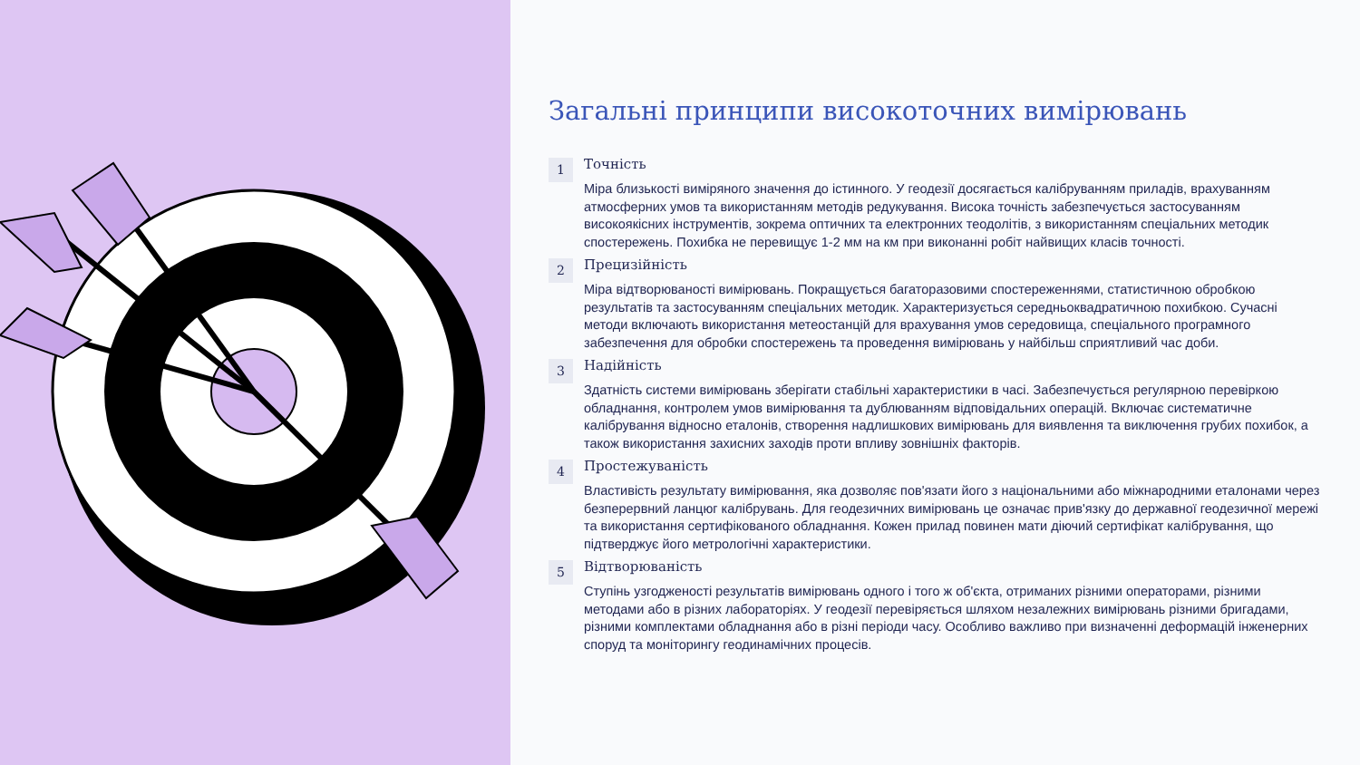Загальні принципи високоточних вимірювань
1
Точність
Міра близькості виміряного значення до істинного. У геодезії досягається калібруванням приладів, врахуванням атмосферних умов та використанням методів редукування. Висока точність забезпечується застосуванням високоякісних інструментів, зокрема оптичних та електронних теодолітів, з використанням спеціальних методик спостережень. Похибка не перевищує 1-2 мм на км при виконанні робіт найвищих класів точності.
2
Прецизійність
Міра відтворюваності вимірювань. Покращується багаторазовими спостереженнями, статистичною обробкою результатів та застосуванням спеціальних методик. Характеризується середньоквадратичною похибкою. Сучасні методи включають використання метеостанцій для врахування умов середовища, спеціального програмного забезпечення для обробки спостережень та проведення вимірювань у найбільш сприятливий час доби.
3
Надійність
Здатність системи вимірювань зберігати стабільні характеристики в часі. Забезпечується регулярною перевіркою обладнання, контролем умов вимірювання та дублюванням відповідальних операцій. Включає систематичне калібрування відносно еталонів, створення надлишкових вимірювань для виявлення та виключення грубих похибок, а також використання захисних заходів проти впливу зовнішніх факторів.
4
Простежуваність
Властивість результату вимірювання, яка дозволяє пов'язати його з національними або міжнародними еталонами через безперервний ланцюг калібрувань. Для геодезичних вимірювань це означає прив'язку до державної геодезичної мережі та використання сертифікованого обладнання. Кожен прилад повинен мати діючий сертифікат калібрування, що підтверджує його метрологічні характеристики.
5
Відтворюваність
Ступінь узгодженості результатів вимірювань одного і того ж об'єкта, отриманих різними операторами, різними методами або в різних лабораторіях. У геодезії перевіряється шляхом незалежних вимірювань різними бригадами, різними комплектами обладнання або в різні періоди часу. Особливо важливо при визначенні деформацій інженерних споруд та моніторингу геодинамічних процесів.